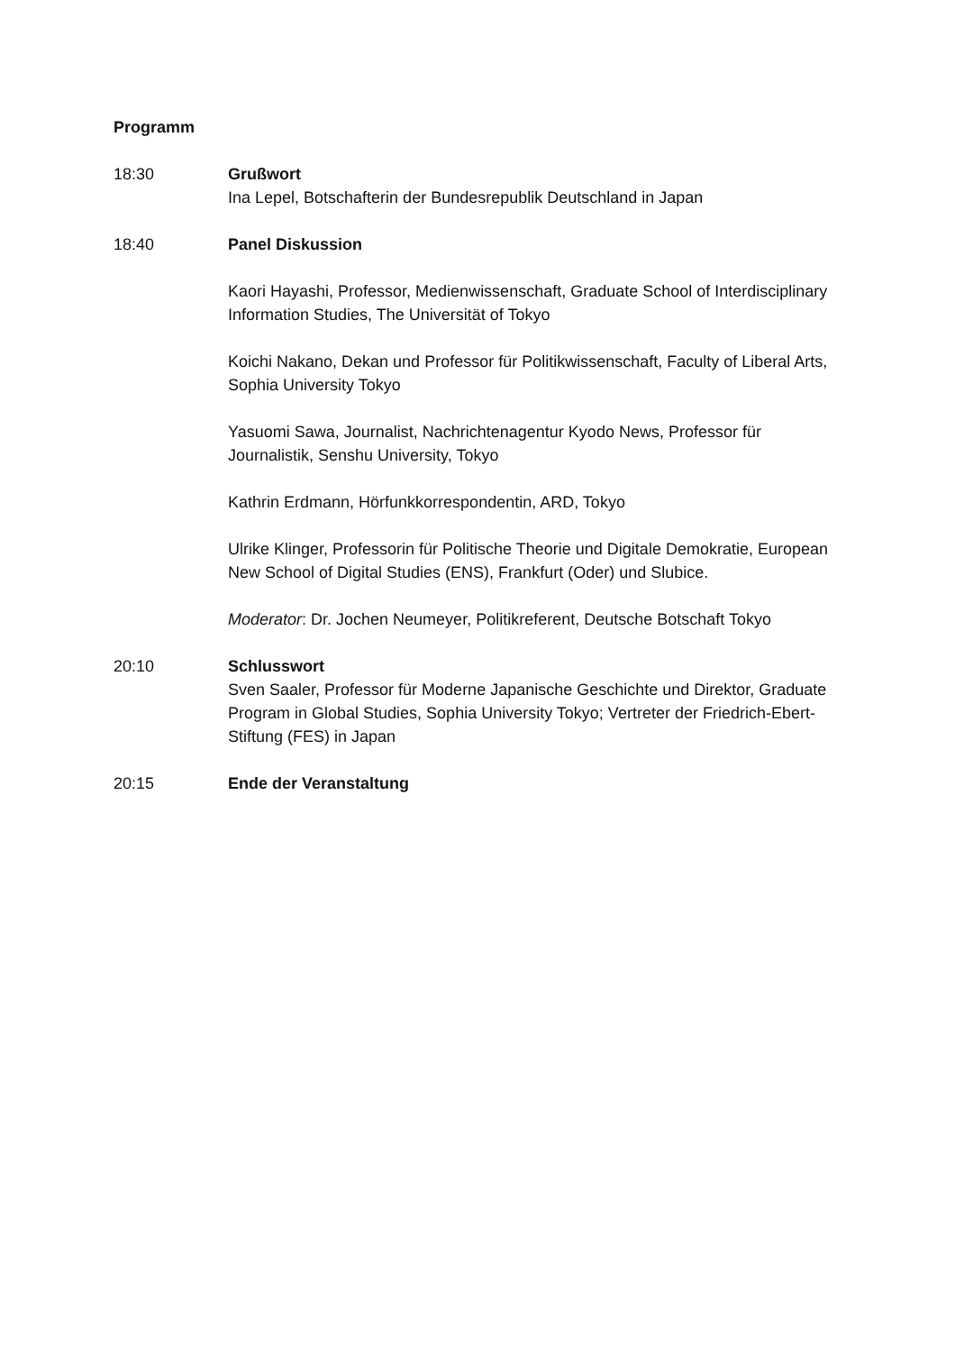Programm
18:30 Grußwort
Ina Lepel, Botschafterin der Bundesrepublik Deutschland in Japan
18:40 Panel Diskussion
Kaori Hayashi, Professor, Medienwissenschaft, Graduate School of Interdisciplinary Information Studies, The Universität of Tokyo
Koichi Nakano, Dekan und Professor für Politikwissenschaft, Faculty of Liberal Arts, Sophia University Tokyo
Yasuomi Sawa, Journalist, Nachrichtenagentur Kyodo News, Professor für Journalistik, Senshu University, Tokyo
Kathrin Erdmann, Hörfunkkorrespondentin, ARD, Tokyo
Ulrike Klinger, Professorin für Politische Theorie und Digitale Demokratie, European New School of Digital Studies (ENS), Frankfurt (Oder) und Slubice.
Moderator: Dr. Jochen Neumeyer, Politikreferent, Deutsche Botschaft Tokyo
20:10 Schlusswort
Sven Saaler, Professor für Moderne Japanische Geschichte und Direktor, Graduate Program in Global Studies, Sophia University Tokyo; Vertreter der Friedrich-Ebert-Stiftung (FES) in Japan
20:15 Ende der Veranstaltung